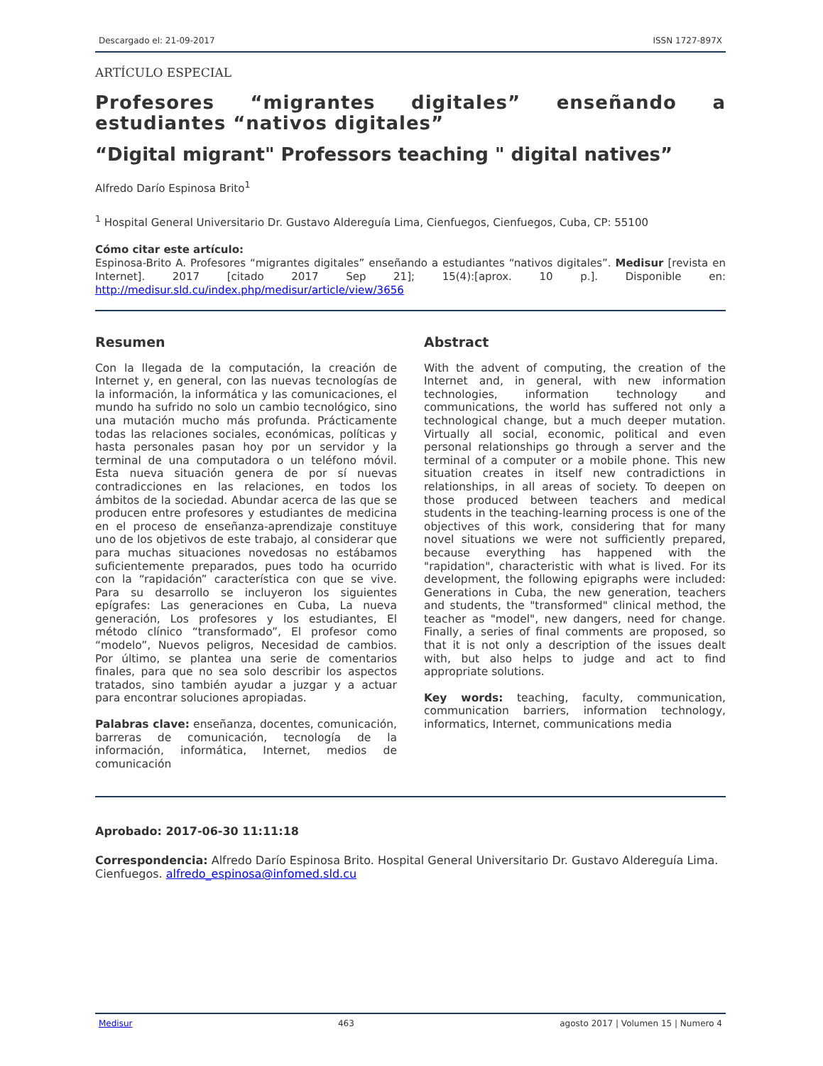Descargado el: 21-09-2017 ISSN 1727-897X
ARTÍCULO ESPECIAL
Profesores “migrantes digitales” enseñando a estudiantes “nativos digitales”
“Digital migrant" Professors teaching " digital natives”
Alfredo Darío Espinosa Brito<sup>1</sup>
<sup>1</sup> Hospital General Universitario Dr. Gustavo Aldereguía Lima, Cienfuegos, Cienfuegos, Cuba, CP: 55100
Cómo citar este artículo:
Espinosa-Brito A. Profesores “migrantes digitales” enseñando a estudiantes “nativos digitales”. Medisur [revista en Internet]. 2017 [citado 2017 Sep 21]; 15(4):[aprox. 10 p.]. Disponible en: http://medisur.sld.cu/index.php/medisur/article/view/3656
Resumen
Con la llegada de la computación, la creación de Internet y, en general, con las nuevas tecnologías de la información, la informática y las comunicaciones, el mundo ha sufrido no solo un cambio tecnológico, sino una mutación mucho más profunda. Prácticamente todas las relaciones sociales, económicas, políticas y hasta personales pasan hoy por un servidor y la terminal de una computadora o un teléfono móvil. Esta nueva situación genera de por sí nuevas contradicciones en las relaciones, en todos los ámbitos de la sociedad. Abundar acerca de las que se producen entre profesores y estudiantes de medicina en el proceso de enseñanza-aprendizaje constituye uno de los objetivos de este trabajo, al considerar que para muchas situaciones novedosas no estábamos suficientemente preparados, pues todo ha ocurrido con la “rapidación” característica con que se vive. Para su desarrollo se incluyeron los siguientes epígrafes: Las generaciones en Cuba, La nueva generación, Los profesores y los estudiantes, El método clínico “transformado”, El profesor como “modelo”, Nuevos peligros, Necesidad de cambios. Por último, se plantea una serie de comentarios finales, para que no sea solo describir los aspectos tratados, sino también ayudar a juzgar y a actuar para encontrar soluciones apropiadas.
Palabras clave: enseñanza, docentes, comunicación, barreras de comunicación, tecnología de la información, informática, Internet, medios de comunicación
Abstract
With the advent of computing, the creation of the Internet and, in general, with new information technologies, information technology and communications, the world has suffered not only a technological change, but a much deeper mutation. Virtually all social, economic, political and even personal relationships go through a server and the terminal of a computer or a mobile phone. This new situation creates in itself new contradictions in relationships, in all areas of society. To deepen on those produced between teachers and medical students in the teaching-learning process is one of the objectives of this work, considering that for many novel situations we were not sufficiently prepared, because everything has happened with the "rapidation", characteristic with what is lived. For its development, the following epigraphs were included: Generations in Cuba, the new generation, teachers and students, the "transformed" clinical method, the teacher as "model", new dangers, need for change. Finally, a series of final comments are proposed, so that it is not only a description of the issues dealt with, but also helps to judge and act to find appropriate solutions.
Key words: teaching, faculty, communication, communication barriers, information technology, informatics, Internet, communications media
Aprobado: 2017-06-30 11:11:18
Correspondencia: Alfredo Darío Espinosa Brito. Hospital General Universitario Dr. Gustavo Aldereguía Lima. Cienfuegos. alfredo_espinosa@infomed.sld.cu
Medisur 463 agosto 2017 | Volumen 15 | Numero 4